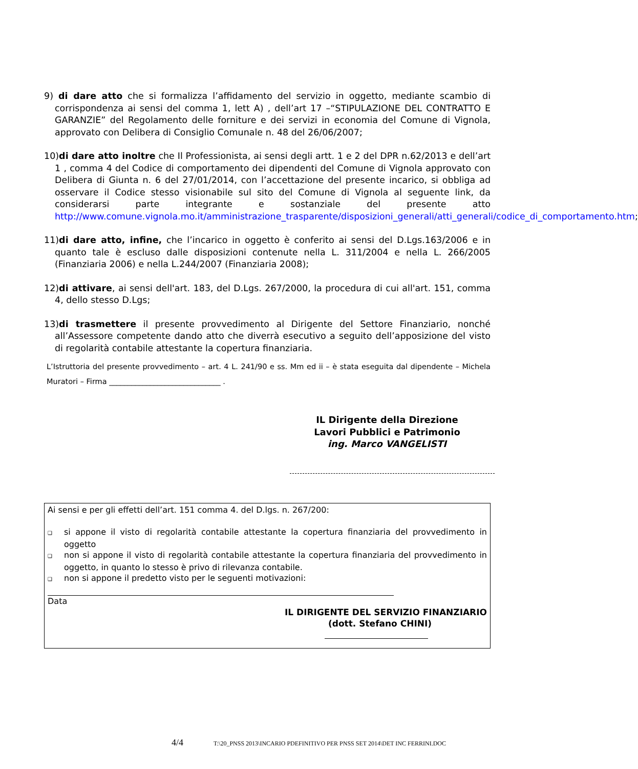9) di dare atto che si formalizza l’affidamento del servizio in oggetto, mediante scambio di corrispondenza ai sensi del comma 1, lett A) , dell’art 17 –“STIPULAZIONE DEL CONTRATTO E GARANZIE” del Regolamento delle forniture e dei servizi in economia del Comune di Vignola, approvato con Delibera di Consiglio Comunale n. 48 del 26/06/2007;
10)di dare atto inoltre che Il Professionista, ai sensi degli artt. 1 e 2 del DPR n.62/2013 e dell’art 1 , comma 4 del Codice di comportamento dei dipendenti del Comune di Vignola approvato con Delibera di Giunta n. 6 del 27/01/2014, con l’accettazione del presente incarico, si obbliga ad osservare il Codice stesso visionabile sul sito del Comune di Vignola al seguente link, da considerarsi parte integrante e sostanziale del presente atto http://www.comune.vignola.mo.it/amministrazione_trasparente/disposizioni_generali/atti_generali/codice_di_comportamento.htm;
11)di dare atto, infine, che l’incarico in oggetto è conferito ai sensi del D.Lgs.163/2006 e in quanto tale è escluso dalle disposizioni contenute nella L. 311/2004 e nella L. 266/2005 (Finanziaria 2006) e nella L.244/2007 (Finanziaria 2008);
12)di attivare, ai sensi dell'art. 183, del D.Lgs. 267/2000, la procedura di cui all'art. 151, comma 4, dello stesso D.Lgs;
13)di trasmettere il presente provvedimento al Dirigente del Settore Finanziario, nonché all’Assessore competente dando atto che diverrà esecutivo a seguito dell’apposizione del visto di regolarità contabile attestante la copertura finanziaria.
L’Istruttoria del presente provvedimento – art. 4 L. 241/90 e ss. Mm ed ii – è stata eseguita dal dipendente – Michela Muratori – Firma ______________________________ .
IL Dirigente della Direzione Lavori Pubblici e Patrimonio
ing. Marco VANGELISTI
Ai sensi e per gli effetti dell’art. 151 comma 4. del D.lgs. n. 267/200:
❑ si appone il visto di regolarità contabile attestante la copertura finanziaria del provvedimento in oggetto
❑ non si appone il visto di regolarità contabile attestante la copertura finanziaria del provvedimento in oggetto, in quanto lo stesso è privo di rilevanza contabile.
❑ non si appone il predetto visto per le seguenti motivazioni:
Data
IL DIRIGENTE DEL SERVIZIO FINANZIARIO
(dott. Stefano CHINI)
4/4 T:\20_PNSS 2013\INCARIO PDEFINITIVO PER PNSS SET 2014\DET INC FERRINI.DOC